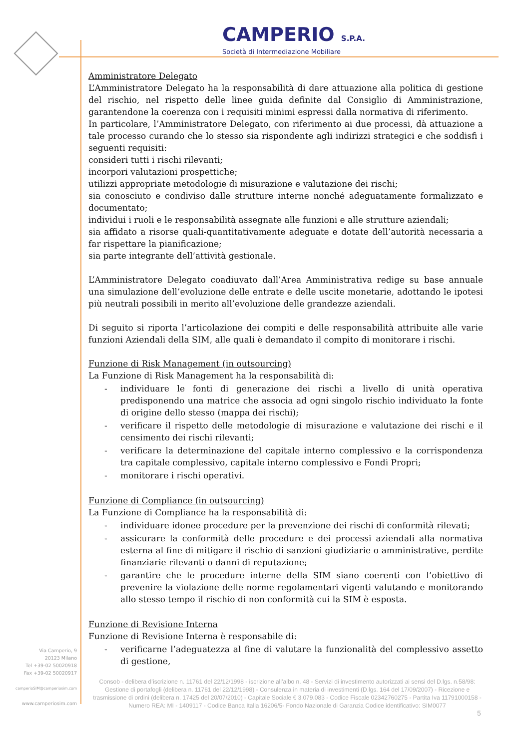CAMPERIO S.P.A.
Società di Intermediazione Mobiliare
Amministratore Delegato
L’Amministratore Delegato ha la responsabilità di dare attuazione alla politica di gestione del rischio, nel rispetto delle linee guida definite dal Consiglio di Amministrazione, garantendone la coerenza con i requisiti minimi espressi dalla normativa di riferimento.
In particolare, l’Amministratore Delegato, con riferimento ai due processi, dà attuazione a tale processo curando che lo stesso sia rispondente agli indirizzi strategici e che soddisfi i seguenti requisiti:
consideri tutti i rischi rilevanti;
incorpori valutazioni prospettiche;
utilizzi appropriate metodologie di misurazione e valutazione dei rischi;
sia conosciuto e condiviso dalle strutture interne nonché adeguatamente formalizzato e documentato;
individui i ruoli e le responsabilità assegnate alle funzioni e alle strutture aziendali;
sia affidato a risorse quali-quantitativamente adeguate e dotate dell’autorità necessaria a far rispettare la pianificazione;
sia parte integrante dell’attività gestionale.
L’Amministratore Delegato coadiuvato dall’Area Amministrativa redige su base annuale una simulazione dell’evoluzione delle entrate e delle uscite monetarie, adottando le ipotesi più neutrali possibili in merito all’evoluzione delle grandezze aziendali.
Di seguito si riporta l’articolazione dei compiti e delle responsabilità attribuite alle varie funzioni Aziendali della SIM, alle quali è demandato il compito di monitorare i rischi.
Funzione di Risk Management (in outsourcing)
La Funzione di Risk Management ha la responsabilità di:
- individuare le fonti di generazione dei rischi a livello di unità operativa predisponendo una matrice che associa ad ogni singolo rischio individuato la fonte di origine dello stesso (mappa dei rischi);
- verificare il rispetto delle metodologie di misurazione e valutazione dei rischi e il censimento dei rischi rilevanti;
- verificare la determinazione del capitale interno complessivo e la corrispondenza tra capitale complessivo, capitale interno complessivo e Fondi Propri;
- monitorare i rischi operativi.
Funzione di Compliance (in outsourcing)
La Funzione di Compliance ha la responsabilità di:
- individuare idonee procedure per la prevenzione dei rischi di conformità rilevati;
- assicurare la conformità delle procedure e dei processi aziendali alla normativa esterna al fine di mitigare il rischio di sanzioni giudiziarie o amministrative, perdite finanziarie rilevanti o danni di reputazione;
- garantire che le procedure interne della SIM siano coerenti con l’obiettivo di prevenire la violazione delle norme regolamentari vigenti valutando e monitorando allo stesso tempo il rischio di non conformità cui la SIM è esposta.
Funzione di Revisione Interna
Funzione di Revisione Interna è responsabile di:
- verificarne l’adeguatezza al fine di valutare la funzionalità del complessivo assetto di gestione,
Via Camperio, 9
20123 Milano
Tel +39-02 50020918
Fax +39-02 50020917
camperioSIM@camperiosim.com
www.camperiosim.com
Consob - delibera d’iscrizione n. 11761 del 22/12/1998 - iscrizione all’albo n. 48 - Servizi di investimento autorizzati ai sensi del D.lgs. n.58/98: Gestione di portafogli (delibera n. 11761 del 22/12/1998) - Consulenza in materia di investimenti (D.lgs. 164 del 17/09/2007) - Ricezione e trasmissione di ordini (delibera n. 17425 del 20/07/2010) - Capitale Sociale € 3.079.083 - Codice Fiscale 02342760275 - Partita Iva 11791000158 - Numero REA: MI - 1409117 - Codice Banca Italia 16206/5- Fondo Nazionale di Garanzia Codice identificativo: SIM0077
5